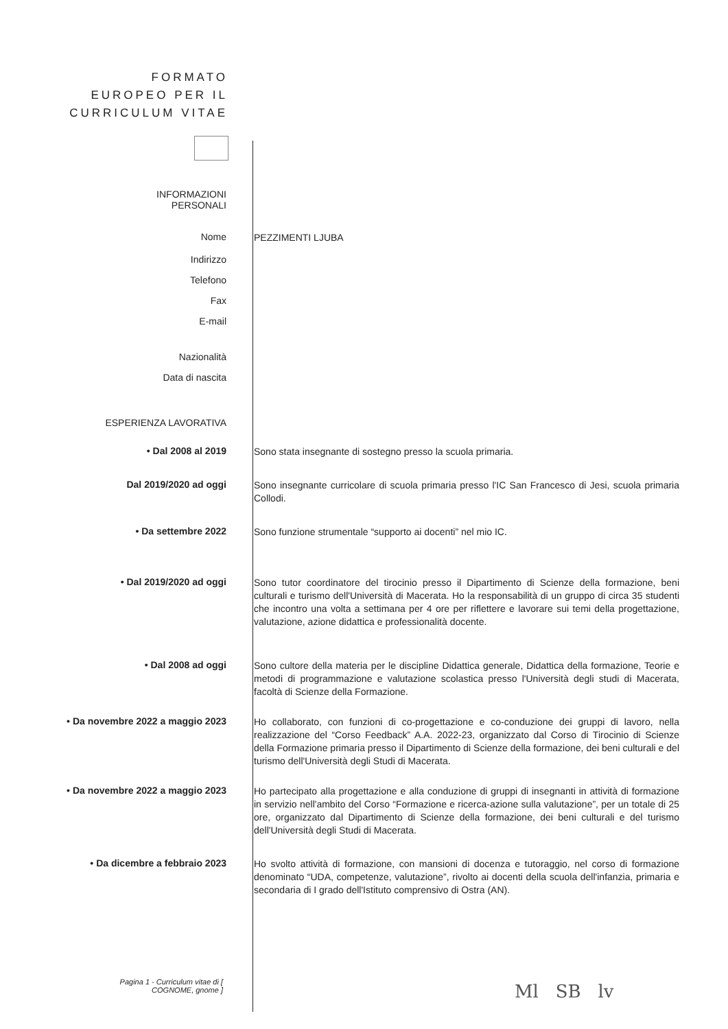FORMATO EUROPEO PER IL CURRICULUM VITAE
INFORMAZIONI PERSONALI
Nome
PEZZIMENTI LJUBA
Indirizzo
Telefono
Fax
E-mail
Nazionalità
Data di nascita
ESPERIENZA LAVORATIVA
• Dal 2008 al 2019
Sono stata insegnante di sostegno presso la scuola primaria.
Dal 2019/2020 ad oggi
Sono insegnante curricolare di scuola primaria presso l'IC San Francesco di Jesi, scuola primaria Collodi.
• Da settembre 2022
Sono funzione strumentale “supporto ai docenti” nel mio IC.
• Dal 2019/2020 ad oggi
Sono tutor coordinatore del tirocinio presso il Dipartimento di Scienze della formazione, beni culturali e turismo dell'Università di Macerata. Ho la responsabilità di un gruppo di circa 35 studenti che incontro una volta a settimana per 4 ore per riflettere e lavorare sui temi della progettazione, valutazione, azione didattica e professionalità docente.
• Dal 2008 ad oggi
Sono cultore della materia per le discipline Didattica generale, Didattica della formazione, Teorie e metodi di programmazione e valutazione scolastica presso l'Università degli studi di Macerata, facoltà di Scienze della Formazione.
• Da novembre 2022 a maggio 2023
Ho collaborato, con funzioni di co-progettazione e co-conduzione dei gruppi di lavoro, nella realizzazione del “Corso Feedback” A.A. 2022-23, organizzato dal Corso di Tirocinio di Scienze della Formazione primaria presso il Dipartimento di Scienze della formazione, dei beni culturali e del turismo dell'Università degli Studi di Macerata.
• Da novembre 2022 a maggio 2023
Ho partecipato alla progettazione e alla conduzione di gruppi di insegnanti in attività di formazione in servizio nell'ambito del Corso “Formazione e ricerca-azione sulla valutazione”, per un totale di 25 ore, organizzato dal Dipartimento di Scienze della formazione, dei beni culturali e del turismo dell'Università degli Studi di Macerata.
• Da dicembre a febbraio 2023
Ho svolto attività di formazione, con mansioni di docenza e tutoraggio, nel corso di formazione denominato “UDA, competenze, valutazione”, rivolto ai docenti della scuola dell'infanzia, primaria e secondaria di I grado dell'Istituto comprensivo di Ostra (AN).
Pagina 1 - Curriculum vitae di [ COGNOME, gnome ]
Ml SB lv